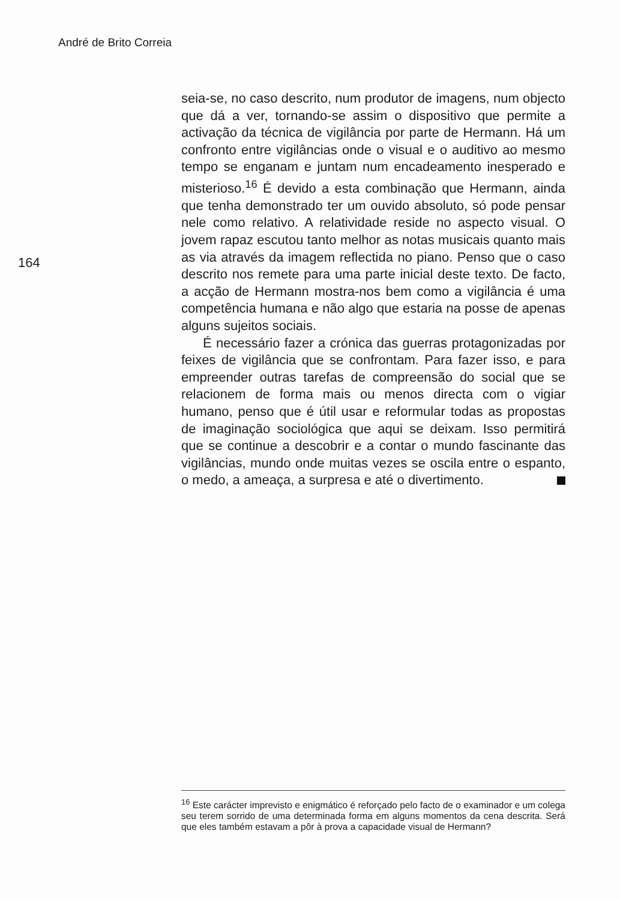André de Brito Correia
164
seia-se, no caso descrito, num produtor de imagens, num objecto que dá a ver, tornando-se assim o dispositivo que permite a activação da técnica de vigilância por parte de Hermann. Há um confronto entre vigilâncias onde o visual e o auditivo ao mesmo tempo se enganam e juntam num encadeamento inesperado e misterioso.<sup>16</sup> É devido a esta combinação que Hermann, ainda que tenha demonstrado ter um ouvido absoluto, só pode pensar nele como relativo. A relatividade reside no aspecto visual. O jovem rapaz escutou tanto melhor as notas musicais quanto mais as via através da imagem reflectida no piano. Penso que o caso descrito nos remete para uma parte inicial deste texto. De facto, a acção de Hermann mostra-nos bem como a vigilância é uma competência humana e não algo que estaria na posse de apenas alguns sujeitos sociais.
É necessário fazer a crónica das guerras protagonizadas por feixes de vigilância que se confrontam. Para fazer isso, e para empreender outras tarefas de compreensão do social que se relacionem de forma mais ou menos directa com o vigiar humano, penso que é útil usar e reformular todas as propostas de imaginação sociológica que aqui se deixam. Isso permitirá que se continue a descobrir e a contar o mundo fascinante das vigilâncias, mundo onde muitas vezes se oscila entre o espanto, o medo, a ameaça, a surpresa e até o divertimento.
<sup>16</sup> Este carácter imprevisto e enigmático é reforçado pelo facto de o examinador e um colega seu terem sorrido de uma determinada forma em alguns momentos da cena descrita. Será que eles também estavam a pôr à prova a capacidade visual de Hermann?